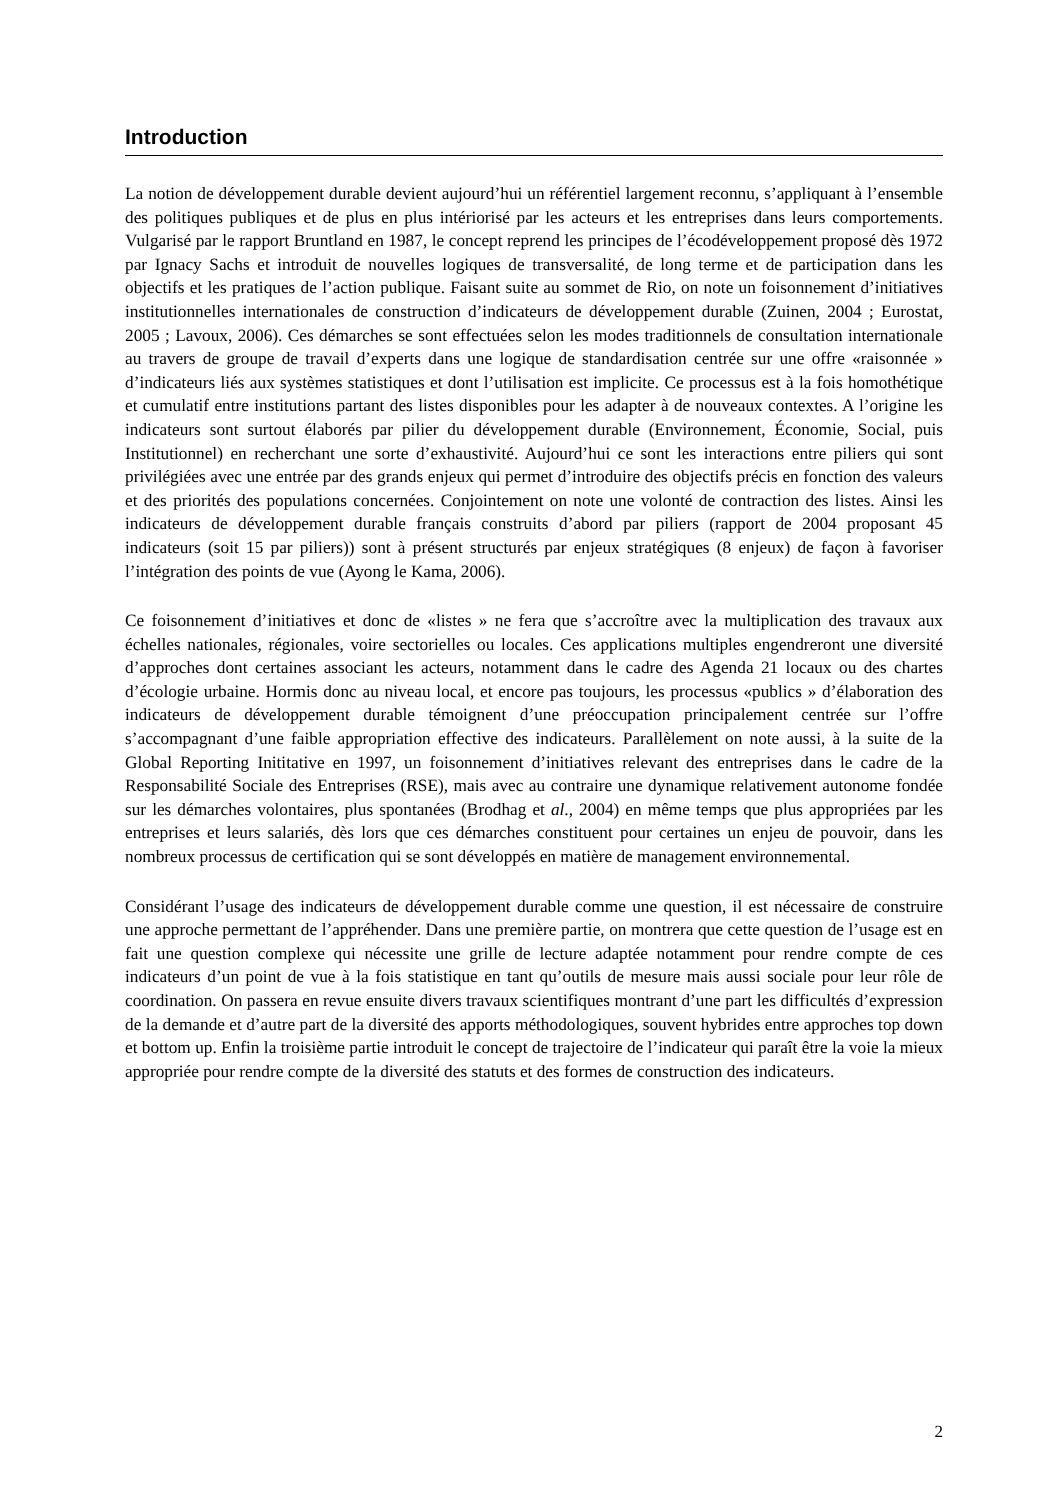Introduction
La notion de développement durable devient aujourd’hui un référentiel largement reconnu, s’appliquant à l’ensemble des politiques publiques et de plus en plus intériorisé par les acteurs et les entreprises dans leurs comportements. Vulgarisé par le rapport Bruntland en 1987, le concept reprend les principes de l’écodéveloppement proposé dès 1972 par Ignacy Sachs et introduit de nouvelles logiques de transversalité, de long terme et de participation dans les objectifs et les pratiques de l’action publique. Faisant suite au sommet de Rio, on note un foisonnement d’initiatives institutionnelles internationales de construction d’indicateurs de développement durable (Zuinen, 2004 ; Eurostat, 2005 ; Lavoux, 2006). Ces démarches se sont effectuées selon les modes traditionnels de consultation internationale au travers de groupe de travail d’experts dans une logique de standardisation centrée sur une offre «raisonnée » d’indicateurs liés aux systèmes statistiques et dont l’utilisation est implicite. Ce processus est à la fois homothétique et cumulatif entre institutions partant des listes disponibles pour les adapter à de nouveaux contextes. A l’origine les indicateurs sont surtout élaborés par pilier du développement durable (Environnement, Économie, Social, puis Institutionnel) en recherchant une sorte d’exhaustivité. Aujourd’hui ce sont les interactions entre piliers qui sont privilégiées avec une entrée par des grands enjeux qui permet d’introduire des objectifs précis en fonction des valeurs et des priorités des populations concernées. Conjointement on note une volonté de contraction des listes. Ainsi les indicateurs de développement durable français construits d’abord par piliers (rapport de 2004 proposant 45 indicateurs (soit 15 par piliers)) sont à présent structurés par enjeux stratégiques (8 enjeux) de façon à favoriser l’intégration des points de vue (Ayong le Kama, 2006).
Ce foisonnement d’initiatives et donc de «listes » ne fera que s’accroître avec la multiplication des travaux aux échelles nationales, régionales, voire sectorielles ou locales. Ces applications multiples engendreront une diversité d’approches dont certaines associant les acteurs, notamment dans le cadre des Agenda 21 locaux ou des chartes d’écologie urbaine. Hormis donc au niveau local, et encore pas toujours, les processus «publics » d’élaboration des indicateurs de développement durable témoignent d’une préoccupation principalement centrée sur l’offre s’accompagnant d’une faible appropriation effective des indicateurs. Parallèlement on note aussi, à la suite de la Global Reporting Inititative en 1997, un foisonnement d’initiatives relevant des entreprises dans le cadre de la Responsabilité Sociale des Entreprises (RSE), mais avec au contraire une dynamique relativement autonome fondée sur les démarches volontaires, plus spontanées (Brodhag et al., 2004) en même temps que plus appropriées par les entreprises et leurs salariés, dès lors que ces démarches constituent pour certaines un enjeu de pouvoir, dans les nombreux processus de certification qui se sont développés en matière de management environnemental.
Considérant l’usage des indicateurs de développement durable comme une question, il est nécessaire de construire une approche permettant de l’appréhender. Dans une première partie, on montrera que cette question de l’usage est en fait une question complexe qui nécessite une grille de lecture adaptée notamment pour rendre compte de ces indicateurs d’un point de vue à la fois statistique en tant qu’outils de mesure mais aussi sociale pour leur rôle de coordination. On passera en revue ensuite divers travaux scientifiques montrant d’une part les difficultés d’expression de la demande et d’autre part de la diversité des apports méthodologiques, souvent hybrides entre approches top down et bottom up. Enfin la troisième partie introduit le concept de trajectoire de l’indicateur qui paraît être la voie la mieux appropriée pour rendre compte de la diversité des statuts et des formes de construction des indicateurs.
2